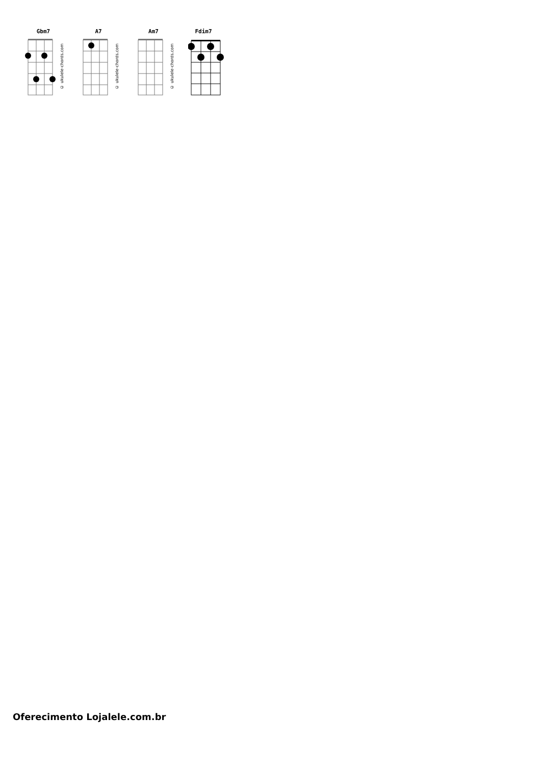Gbm7
© ukulele-chords.com
A7
© ukulele-chords.com
Am7
© ukulele-chords.com
Fdim7
Oferecimento Lojalele.com.br